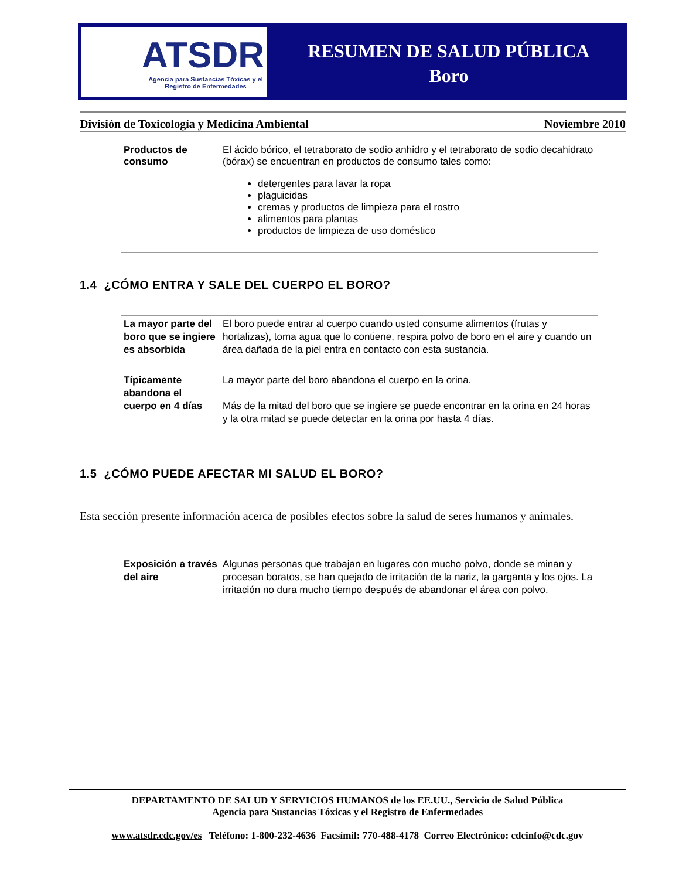ATSDR
Agencia para Sustancias Tóxicas y el Registro de Enfermedades
RESUMEN DE SALUD PÚBLICA
Boro
División de Toxicología y Medicina Ambiental Noviembre 2010
| Productos de consumo | El ácido bórico, el tetraborato de sodio anhidro y el tetraborato de sodio decahidrato (bórax) se encuentran en productos de consumo tales como: detergentes para lavar la ropa plaguicidas cremas y productos de limpieza para el rostro alimentos para plantas productos de limpieza de uso doméstico |
1.4 ¿CÓMO ENTRA Y SALE DEL CUERPO EL BORO?
| La mayor parte del boro que se ingiere es absorbida | El boro puede entrar al cuerpo cuando usted consume alimentos (frutas y hortalizas), toma agua que lo contiene, respira polvo de boro en el aire y cuando un área dañada de la piel entra en contacto con esta sustancia. |
| Típicamente abandona el cuerpo en 4 días | La mayor parte del boro abandona el cuerpo en la orina. Más de la mitad del boro que se ingiere se puede encontrar en la orina en 24 horas y la otra mitad se puede detectar en la orina por hasta 4 días. |
1.5 ¿CÓMO PUEDE AFECTAR MI SALUD EL BORO?
Esta sección presente información acerca de posibles efectos sobre la salud de seres humanos y animales.
| Exposición a través del aire | Algunas personas que trabajan en lugares con mucho polvo, donde se minan y procesan boratos, se han quejado de irritación de la nariz, la garganta y los ojos. La irritación no dura mucho tiempo después de abandonar el área con polvo. |
DEPARTAMENTO DE SALUD Y SERVICIOS HUMANOS de los EE.UU., Servicio de Salud Pública
Agencia para Sustancias Tóxicas y el Registro de Enfermedades
www.atsdr.cdc.gov/es Teléfono: 1-800-232-4636 Facsímil: 770-488-4178 Correo Electrónico: cdcinfo@cdc.gov